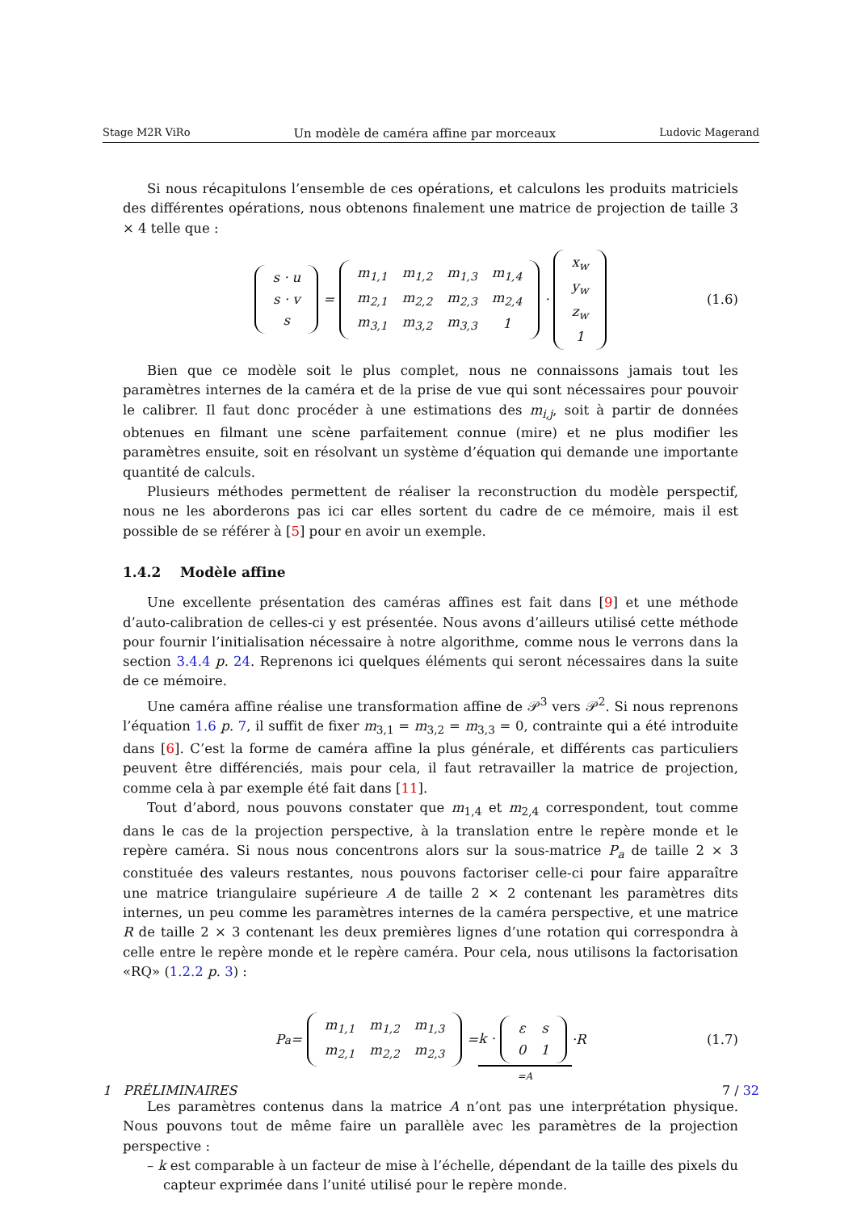Stage M2R ViRo Un modèle de caméra affine par morceaux Ludovic Magerand
Si nous récapitulons l’ensemble de ces opérations, et calculons les produits matriciels des différentes opérations, nous obtenons finalement une matrice de projection de taille 3 × 4 telle que :
| s · u |
| s · v |
| s |
=
| m<sub>1,1</sub> | m<sub>1,2</sub> | m<sub>1,3</sub> | m<sub>1,4</sub> |
| m<sub>2,1</sub> | m<sub>2,2</sub> | m<sub>2,3</sub> | m<sub>2,4</sub> |
| m<sub>3,1</sub> | m<sub>3,2</sub> | m<sub>3,3</sub> | 1 |
·
| x<sub>w</sub> |
| y<sub>w</sub> |
| z<sub>w</sub> |
| 1 |
(1.6)
Bien que ce modèle soit le plus complet, nous ne connaissons jamais tout les paramètres internes de la caméra et de la prise de vue qui sont nécessaires pour pouvoir le calibrer. Il faut donc procéder à une estimations des m<sub>i,j</sub>, soit à partir de données obtenues en filmant une scène parfaitement connue (mire) et ne plus modifier les paramètres ensuite, soit en résolvant un système d’équation qui demande une importante quantité de calculs.
Plusieurs méthodes permettent de réaliser la reconstruction du modèle perspectif, nous ne les aborderons pas ici car elles sortent du cadre de ce mémoire, mais il est possible de se référer à [5] pour en avoir un exemple.
1.4.2 Modèle affine
Une excellente présentation des caméras affines est fait dans [9] et une méthode d’auto-calibration de celles-ci y est présentée. Nous avons d’ailleurs utilisé cette méthode pour fournir l’initialisation nécessaire à notre algorithme, comme nous le verrons dans la section 3.4.4 p. 24. Reprenons ici quelques éléments qui seront nécessaires dans la suite de ce mémoire.
Une caméra affine réalise une transformation affine de 𝒫<sup>3</sup> vers 𝒫<sup>2</sup>. Si nous reprenons l’équation 1.6 p. 7, il suffit de fixer m<sub>3,1</sub> = m<sub>3,2</sub> = m<sub>3,3</sub> = 0, contrainte qui a été introduite dans [6]. C’est la forme de caméra affine la plus générale, et différents cas particuliers peuvent être différenciés, mais pour cela, il faut retravailler la matrice de projection, comme cela à par exemple été fait dans [11].
Tout d’abord, nous pouvons constater que m<sub>1,4</sub> et m<sub>2,4</sub> correspondent, tout comme dans le cas de la projection perspective, à la translation entre le repère monde et le repère caméra. Si nous nous concentrons alors sur la sous-matrice P<sub>a</sub> de taille 2 × 3 constituée des valeurs restantes, nous pouvons factoriser celle-ci pour faire apparaître une matrice triangulaire supérieure A de taille 2 × 2 contenant les paramètres dits internes, un peu comme les paramètres internes de la caméra perspective, et une matrice R de taille 2 × 3 contenant les deux premières lignes d’une rotation qui correspondra à celle entre le repère monde et le repère caméra. Pour cela, nous utilisons la factorisation «RQ» (1.2.2 p. 3) :
P<sub>a</sub> =
| m<sub>1,1</sub> | m<sub>1,2</sub> | m<sub>1,3</sub> |
| m<sub>2,1</sub> | m<sub>2,2</sub> | m<sub>2,3</sub> |
= k ·
| ε | s |
| 0 | 1 |
=A ·R (1.7)
Les paramètres contenus dans la matrice A n’ont pas une interprétation physique. Nous pouvons tout de même faire un parallèle avec les paramètres de la projection perspective :
– k est comparable à un facteur de mise à l’échelle, dépendant de la taille des pixels du capteur exprimée dans l’unité utilisé pour le repère monde.
1 PRÉLIMINAIRES 7 / 32